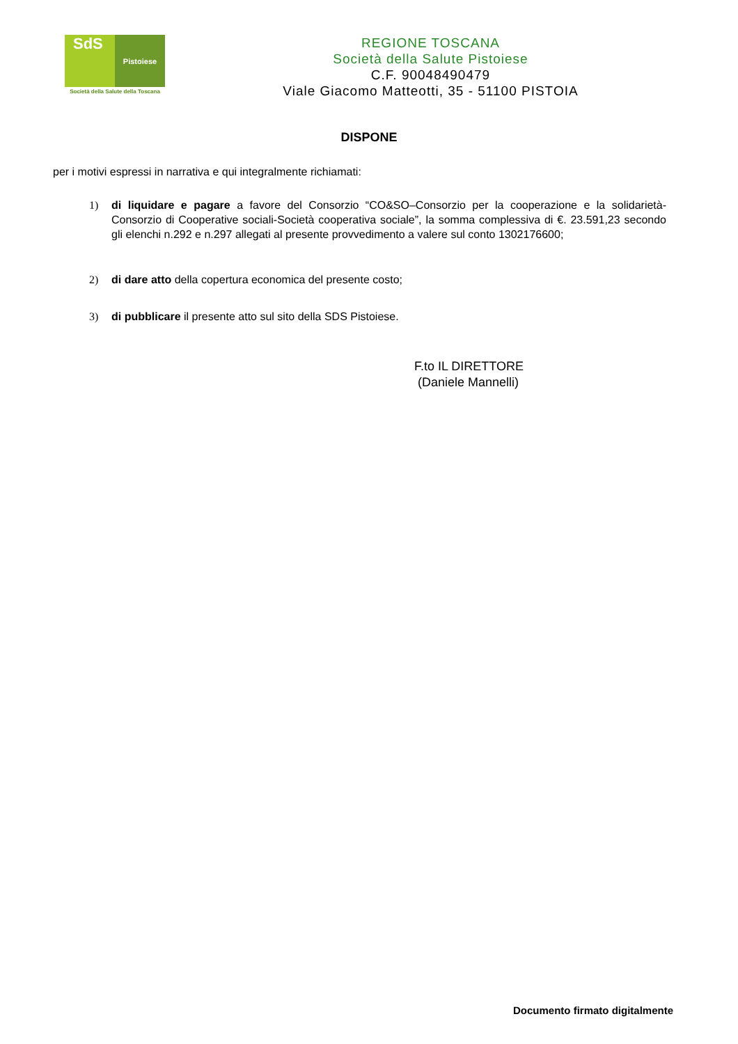SdS
Pistoiese
Società della Salute della Toscana
REGIONE TOSCANA
Società della Salute Pistoiese
C.F. 90048490479
Viale Giacomo Matteotti, 35 - 51100 PISTOIA
DISPONE
per i motivi espressi in narrativa e qui integralmente richiamati:
1) di liquidare e pagare a favore del Consorzio “CO&SO–Consorzio per la cooperazione e la solidarietà-Consorzio di Cooperative sociali-Società cooperativa sociale”, la somma complessiva di €. 23.591,23 secondo gli elenchi n.292 e n.297 allegati al presente provvedimento a valere sul conto 1302176600;
2) di dare atto della copertura economica del presente costo;
3) di pubblicare il presente atto sul sito della SDS Pistoiese.
F.to IL DIRETTORE
(Daniele Mannelli)
Documento firmato digitalmente